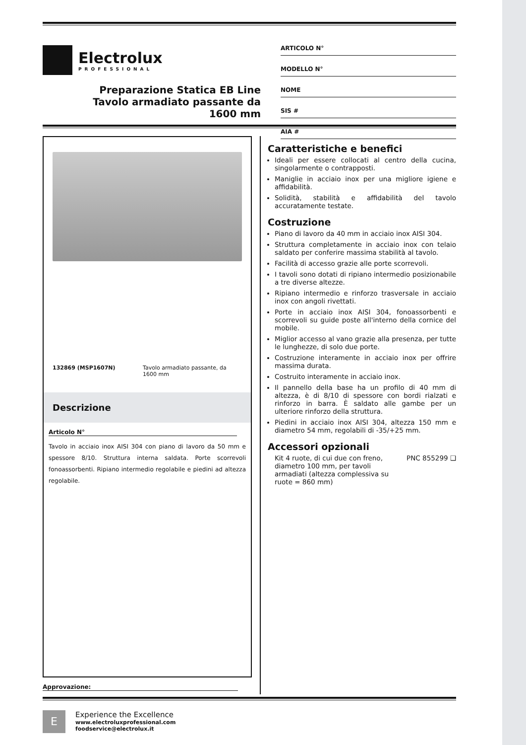Electrolux
PROFESSIONAL
Preparazione Statica EB Line
Tavolo armadiato passante da
1600 mm
ARTICOLO N°
MODELLO N°
NOME
SIS #
AIA #
132869 (MSP1607N) Tavolo armadiato passante, da 1600 mm
Descrizione
Articolo N°
Tavolo in acciaio inox AISI 304 con piano di lavoro da 50 mm e spessore 8/10. Struttura interna saldata. Porte scorrevoli fonoassorbenti. Ripiano intermedio regolabile e piedini ad altezza regolabile.
Caratteristiche e benefici
Ideali per essere collocati al centro della cucina, singolarmente o contrapposti.
Maniglie in acciaio inox per una migliore igiene e affidabilità.
Solidità, stabilità e affidabilità del tavolo accuratamente testate.
Costruzione
Piano di lavoro da 40 mm in acciaio inox AISI 304.
Struttura completamente in acciaio inox con telaio saldato per conferire massima stabilità al tavolo.
Facilità di accesso grazie alle porte scorrevoli.
I tavoli sono dotati di ripiano intermedio posizionabile a tre diverse altezze.
Ripiano intermedio e rinforzo trasversale in acciaio inox con angoli rivettati.
Porte in acciaio inox AISI 304, fonoassorbenti e scorrevoli su guide poste all'interno della cornice del mobile.
Miglior accesso al vano grazie alla presenza, per tutte le lunghezze, di solo due porte.
Costruzione interamente in acciaio inox per offrire massima durata.
Costruito interamente in acciaio inox.
Il pannello della base ha un profilo di 40 mm di altezza, è di 8/10 di spessore con bordi rialzati e rinforzo in barra. È saldato alle gambe per un ulteriore rinforzo della struttura.
Piedini in acciaio inox AISI 304, altezza 150 mm e diametro 54 mm, regolabili di -35/+25 mm.
Accessori opzionali
Kit 4 ruote, di cui due con freno, diametro 100 mm, per tavoli armadiati (altezza complessiva su ruote = 860 mm) PNC 855299 ❑
Approvazione:
E
Experience the Excellence
www.electroluxprofessional.com
foodservice@electrolux.it